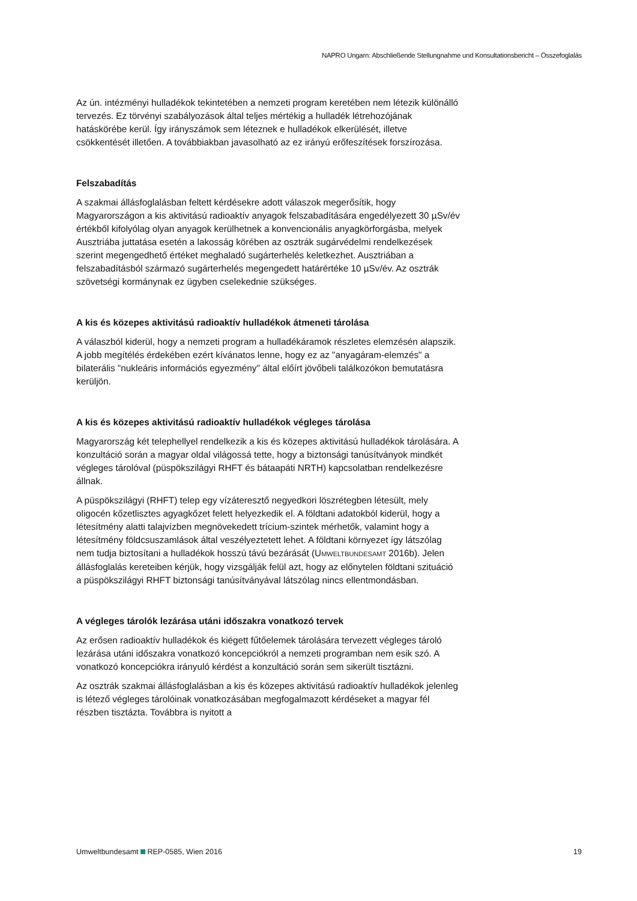NAPRO Ungarn: Abschließende Stellungnahme und Konsultationsbericht – Összefoglalás
Az ún. intézményi hulladékok tekintetében a nemzeti program keretében nem létezik különálló tervezés. Ez törvényi szabályozások által teljes mértékig a hulladék létrehozójának hatáskörébe kerül. Így irányszámok sem léteznek e hulladékok elkerülését, illetve csökkentését illetően. A továbbiakban javasolható az ez irányú erőfeszítések forszírozása.
Felszabadítás
A szakmai állásfoglalásban feltett kérdésekre adott válaszok megerősítik, hogy Magyarországon a kis aktivitású radioaktív anyagok felszabadítására engedélyezett 30 µSv/év értékből kifolyólag olyan anyagok kerülhetnek a konvencionális anyagkörforgásba, melyek Ausztriába juttatása esetén a lakosság körében az osztrák sugárvédelmi rendelkezések szerint megengedhető értéket meghaladó sugárterhelés keletkezhet. Ausztriában a felszabadításból származó sugárterhelés megengedett határértéke 10 µSv/év. Az osztrák szövetségi kormánynak ez ügyben cselekednie szükséges.
A kis és közepes aktivitású radioaktív hulladékok átmeneti tárolása
A válaszból kiderül, hogy a nemzeti program a hulladékáramok részletes elemzésén alapszik. A jobb megítélés érdekében ezért kívánatos lenne, hogy ez az "anyagáram-elemzés" a bilaterális "nukleáris információs egyezmény" által előírt jövőbeli találkozókon bemutatásra kerüljön.
A kis és közepes aktivitású radioaktív hulladékok végleges tárolása
Magyarország két telephellyel rendelkezik a kis és közepes aktivitású hulladékok tárolására. A konzultáció során a magyar oldal világossá tette, hogy a biztonsági tanúsítványok mindkét végleges tárolóval (püspökszilágyi RHFT és bátaapáti NRTH) kapcsolatban rendelkezésre állnak.
A püspökszilágyi (RHFT) telep egy vízáteresztő negyedkori löszrétegben létesült, mely oligocén kőzetlisztes agyagkőzet felett helyezkedik el. A földtani adatokból kiderül, hogy a létesítmény alatti talajvízben megnövekedett trícium-szintek mérhetők, valamint hogy a létesítmény földcsuszamlások által veszélyeztetett lehet. A földtani környezet így látszólag nem tudja biztosítani a hulladékok hosszú távú bezárását (UMWELTBUNDESAMT 2016b). Jelen állásfoglalás kereteiben kérjük, hogy vizsgálják felül azt, hogy az előnytelen földtani szituáció a püspökszilágyi RHFT biztonsági tanúsítványával látszólag nincs ellentmondásban.
A végleges tárolók lezárása utáni időszakra vonatkozó tervek
Az erősen radioaktív hulladékok és kiégett fűtőelemek tárolására tervezett végleges tároló lezárása utáni időszakra vonatkozó koncepciókról a nemzeti programban nem esik szó. A vonatkozó koncepciókra irányuló kérdést a konzultáció során sem sikerült tisztázni.
Az osztrák szakmai állásfoglalásban a kis és közepes aktivitású radioaktív hulladékok jelenleg is létező végleges tárolóinak vonatkozásában megfogalmazott kérdéseket a magyar fél részben tisztázta. Továbbra is nyitott a
Umweltbundesamt REP-0585, Wien 2016 19